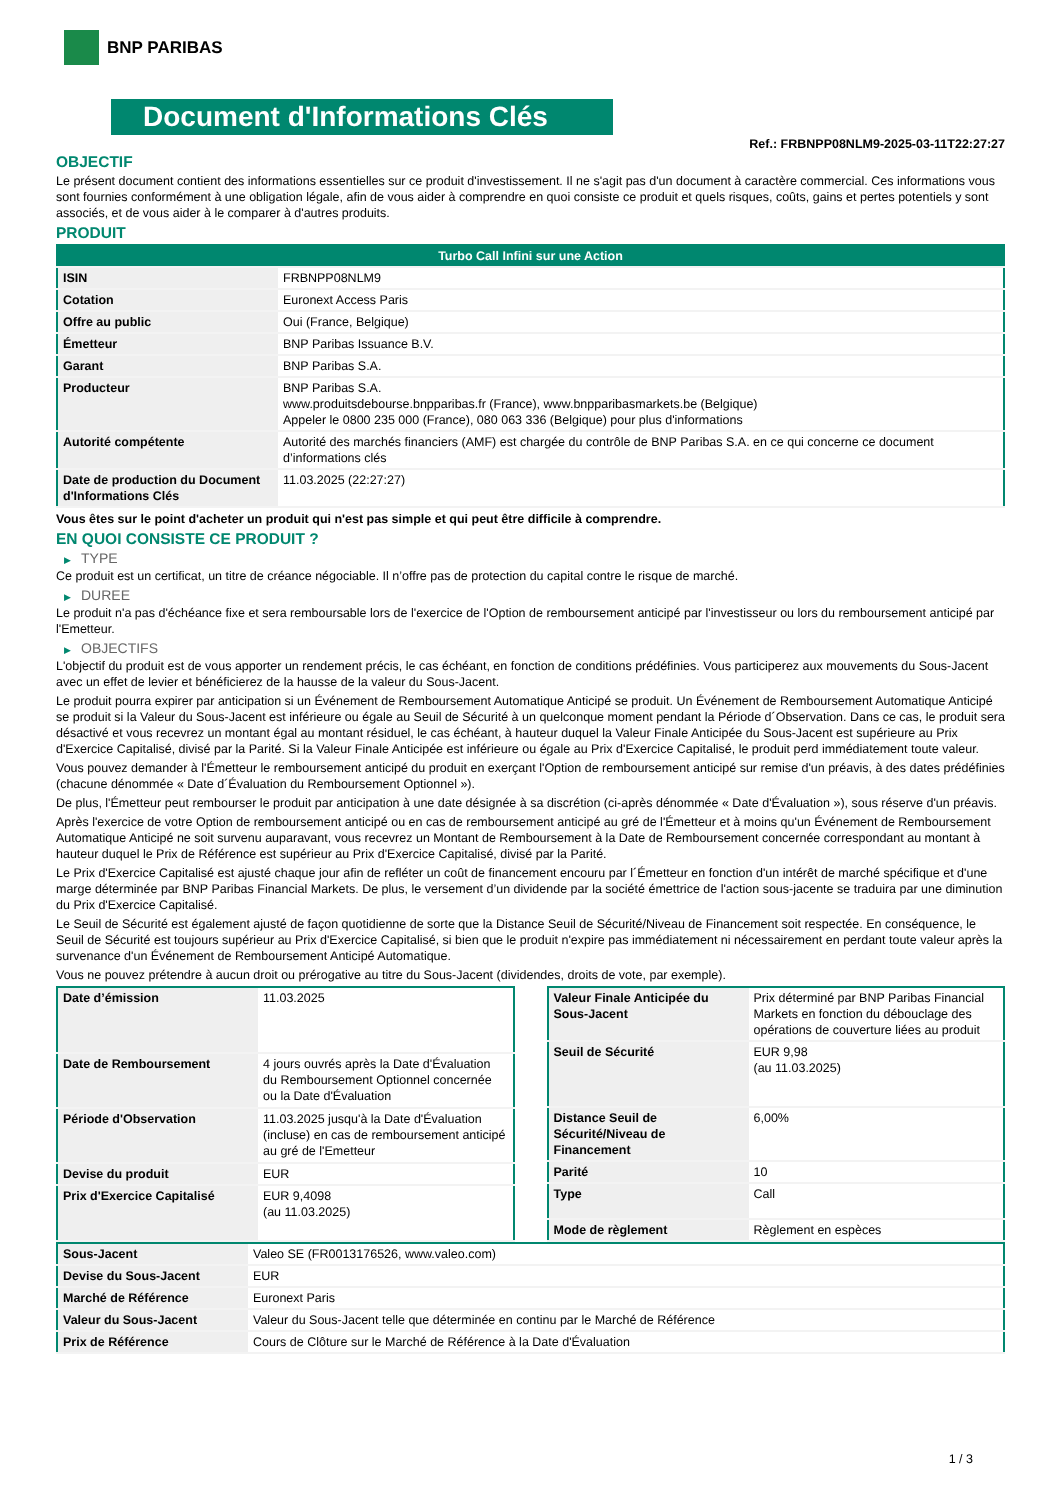BNP PARIBAS
Document d'Informations Clés
Ref.: FRBNPP08NLM9-2025-03-11T22:27:27
OBJECTIF
Le présent document contient des informations essentielles sur ce produit d'investissement. Il ne s'agit pas d'un document à caractère commercial. Ces informations vous sont fournies conformément à une obligation légale, afin de vous aider à comprendre en quoi consiste ce produit et quels risques, coûts, gains et pertes potentiels y sont associés, et de vous aider à le comparer à d'autres produits.
PRODUIT
| Turbo Call Infini sur une Action | |
| ISIN | FRBNPP08NLM9 |
| Cotation | Euronext Access Paris |
| Offre au public | Oui (France, Belgique) |
| Émetteur | BNP Paribas Issuance B.V. |
| Garant | BNP Paribas S.A. |
| Producteur | BNP Paribas S.A. www.produitsdebourse.bnpparibas.fr (France), www.bnpparibasmarkets.be (Belgique) Appeler le 0800 235 000 (France), 080 063 336 (Belgique) pour plus d'informations |
| Autorité compétente | Autorité des marchés financiers (AMF) est chargée du contrôle de BNP Paribas S.A. en ce qui concerne ce document d’informations clés |
| Date de production du Document d'Informations Clés | 11.03.2025 (22:27:27) |
Vous êtes sur le point d'acheter un produit qui n'est pas simple et qui peut être difficile à comprendre.
EN QUOI CONSISTE CE PRODUIT ?
▶ TYPE
Ce produit est un certificat, un titre de créance négociable. Il n’offre pas de protection du capital contre le risque de marché.
▶ DUREE
Le produit n'a pas d'échéance fixe et sera remboursable lors de l'exercice de l'Option de remboursement anticipé par l'investisseur ou lors du remboursement anticipé par l'Emetteur.
▶ OBJECTIFS
L'objectif du produit est de vous apporter un rendement précis, le cas échéant, en fonction de conditions prédéfinies. Vous participerez aux mouvements du Sous-Jacent avec un effet de levier et bénéficierez de la hausse de la valeur du Sous-Jacent.
Le produit pourra expirer par anticipation si un Événement de Remboursement Automatique Anticipé se produit. Un Événement de Remboursement Automatique Anticipé se produit si la Valeur du Sous-Jacent est inférieure ou égale au Seuil de Sécurité à un quelconque moment pendant la Période d´Observation. Dans ce cas, le produit sera désactivé et vous recevrez un montant égal au montant résiduel, le cas échéant, à hauteur duquel la Valeur Finale Anticipée du Sous-Jacent est supérieure au Prix d'Exercice Capitalisé, divisé par la Parité. Si la Valeur Finale Anticipée est inférieure ou égale au Prix d'Exercice Capitalisé, le produit perd immédiatement toute valeur.
Vous pouvez demander à l'Émetteur le remboursement anticipé du produit en exerçant l'Option de remboursement anticipé sur remise d'un préavis, à des dates prédéfinies (chacune dénommée « Date d´Évaluation du Remboursement Optionnel »).
De plus, l'Émetteur peut rembourser le produit par anticipation à une date désignée à sa discrétion (ci-après dénommée « Date d'Évaluation »), sous réserve d'un préavis.
Après l'exercice de votre Option de remboursement anticipé ou en cas de remboursement anticipé au gré de l'Émetteur et à moins qu'un Événement de Remboursement Automatique Anticipé ne soit survenu auparavant, vous recevrez un Montant de Remboursement à la Date de Remboursement concernée correspondant au montant à hauteur duquel le Prix de Référence est supérieur au Prix d'Exercice Capitalisé, divisé par la Parité.
Le Prix d'Exercice Capitalisé est ajusté chaque jour afin de refléter un coût de financement encouru par l´Émetteur en fonction d'un intérêt de marché spécifique et d'une marge déterminée par BNP Paribas Financial Markets. De plus, le versement d’un dividende par la société émettrice de l'action sous-jacente se traduira par une diminution du Prix d'Exercice Capitalisé.
Le Seuil de Sécurité est également ajusté de façon quotidienne de sorte que la Distance Seuil de Sécurité/Niveau de Financement soit respectée. En conséquence, le Seuil de Sécurité est toujours supérieur au Prix d'Exercice Capitalisé, si bien que le produit n'expire pas immédiatement ni nécessairement en perdant toute valeur après la survenance d'un Événement de Remboursement Anticipé Automatique.
Vous ne pouvez prétendre à aucun droit ou prérogative au titre du Sous-Jacent (dividendes, droits de vote, par exemple).
| Date d’émission | 11.03.2025 |
| Date de Remboursement | 4 jours ouvrés après la Date d'Évaluation du Remboursement Optionnel concernée ou la Date d'Évaluation |
| Période d'Observation | 11.03.2025 jusqu'à la Date d'Évaluation (incluse) en cas de remboursement anticipé au gré de l'Emetteur |
| Devise du produit | EUR |
| Prix d'Exercice Capitalisé | EUR 9,4098 (au 11.03.2025) |
| Valeur Finale Anticipée du Sous-Jacent | Prix déterminé par BNP Paribas Financial Markets en fonction du débouclage des opérations de couverture liées au produit |
| Seuil de Sécurité | EUR 9,98 (au 11.03.2025) |
| Distance Seuil de Sécurité/Niveau de Financement | 6,00% |
| Parité | 10 |
| Type | Call |
| Mode de règlement | Règlement en espèces |
| Sous-Jacent | Valeo SE (FR0013176526, www.valeo.com) |
| Devise du Sous-Jacent | EUR |
| Marché de Référence | Euronext Paris |
| Valeur du Sous-Jacent | Valeur du Sous-Jacent telle que déterminée en continu par le Marché de Référence |
| Prix de Référence | Cours de Clôture sur le Marché de Référence à la Date d'Évaluation |
1 / 3